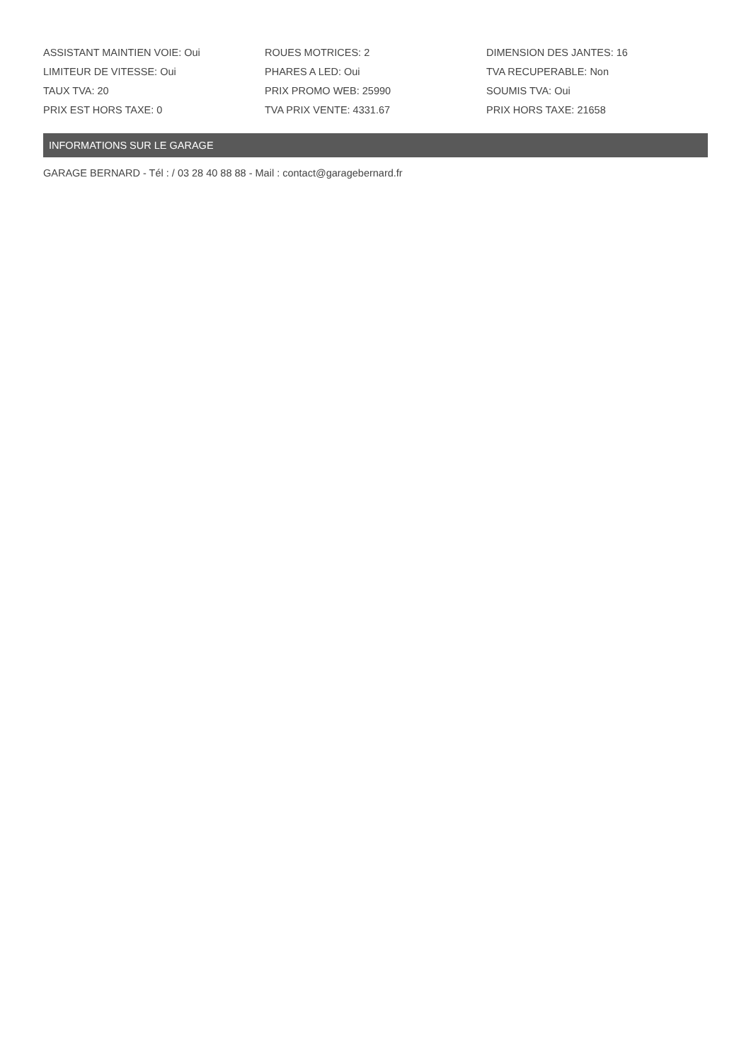| ASSISTANT MAINTIEN VOIE: Oui | ROUES MOTRICES: 2 | DIMENSION DES JANTES: 16 |
| LIMITEUR DE VITESSE: Oui | PHARES A LED: Oui | TVA RECUPERABLE: Non |
| TAUX TVA: 20 | PRIX PROMO WEB: 25990 | SOUMIS TVA: Oui |
| PRIX EST HORS TAXE: 0 | TVA PRIX VENTE: 4331.67 | PRIX HORS TAXE: 21658 |
INFORMATIONS SUR LE GARAGE
GARAGE BERNARD - Tél : / 03 28 40 88 88 - Mail : contact@garagebernard.fr